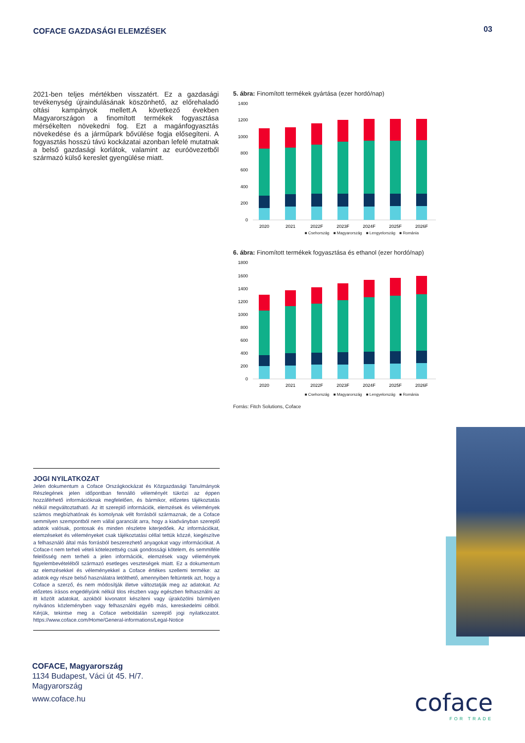COFACE GAZDASÁGI ELEMZÉSEK
03
2021-ben teljes mértékben visszatért. Ez a gazdasági tevékenység újraindulásának köszönhető, az előrehaladó oltási kampányok mellett.A következő években Magyarországon a finomított termékek fogyasztása mérsékelten növekedni fog. Ezt a magánfogyasztás növekedése és a járműpark bővülése fogja elősegíteni. A fogyasztás hosszú távú kockázatai azonban lefelé mutatnak a belső gazdasági korlátok, valamint az euróövezetből származó külső kereslet gyengülése miatt.
5. ábra: Finomított termékek gyártása (ezer hordó/nap)
1400
1200
1000
800
600
400
200
0
2020
2021
2022F
2023F
2024F
2025F
2026F
■ Csehország ■ Magyarország ■ Lengyelország ■ Románia
6. ábra: Finomított termékek fogyasztása és ethanol (ezer hordó/nap)
1800
1600
1400
1200
1000
800
600
400
200
0
2020
2021
2022F
2023F
2024F
2025F
2026F
■ Csehország ■ Magyarország ■ Lengyelország ■ Románia
Forrás: Fitch Solutions, Coface
JOGI NYILATKOZAT
Jelen dokumentum a Coface Országkockázat és Közgazdasági Tanulmányok Részlegének jelen időpontban fennálló véleményét tükrözi az éppen hozzáférhető információknak megfelelően, és bármikor, előzetes tájékoztatás nélkül megváltoztatható. Az itt szereplő információk, elemzések és vélemények számos megbízhatónak és komolynak vélt forrásból származnak, de a Coface semmilyen szempontból nem vállal garanciát arra, hogy a kiadványban szereplő adatok valósak, pontosak és minden részletre kiterjedőek. Az információkat, elemzéseket és véleményeket csak tájékoztatási céllal tettük közzé, kiegészítve a felhasználó által más forrásból beszerezhető anyagokat vagy információkat. A Coface-t nem terheli vételi kötelezettség csak gondossági kötelem, és semmiféle felelősség nem terheli a jelen információk, elemzések vagy vélemények figyelembevételéből származó esetleges veszteségek miatt. Ez a dokumentum az elemzésekkel és véleményekkel a Coface értékes szellemi terméke: az adatok egy része belső használatra letölthető, amennyiben feltüntetik azt, hogy a Coface a szerző, és nem módosítják illetve változtatják meg az adatokat. Az előzetes írásos engedélyünk nélkül tilos részben vagy egészben felhasználni az itt közölt adatokat, azokból kivonatot készíteni vagy újraközölni bármilyen nyilvános közleményben vagy felhasználni egyéb más, kereskedelmi célból. Kérjük, tekintse meg a Coface weboldalán szereplő jogi nyilatkozatot. https://www.coface.com/Home/General-informations/Legal-Notice
COFACE, Magyarország
1134 Budapest, Váci út 45. H/7.
Magyarország
www.coface.hu
coface
FOR TRADE